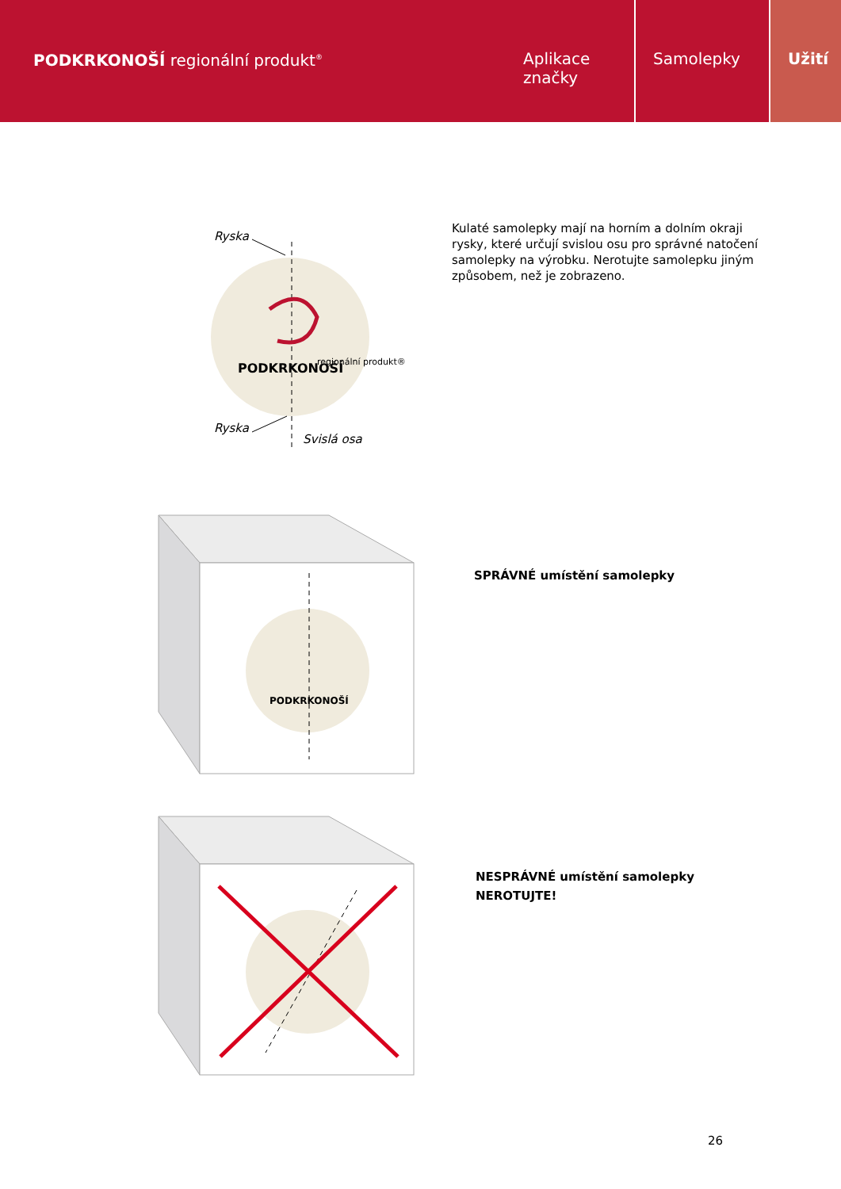PODKRKONOŠÍ regionální produkt<sup>®</sup>
Aplikace značky Samolepky Užití
Ryska
Ryska
Svislá osa
PODKRKONOŠÍ
regionální produkt®
Kulaté samolepky mají na horním a dolním okraji rysky, které určují svislou osu pro správné natočení samolepky na výrobku. Nerotujte samolepku jiným způsobem, než je zobrazeno.
PODKRKONOŠÍ
SPRÁVNÉ umístění samolepky
NESPRÁVNÉ umístění samolepky
NEROTUJTE!
26